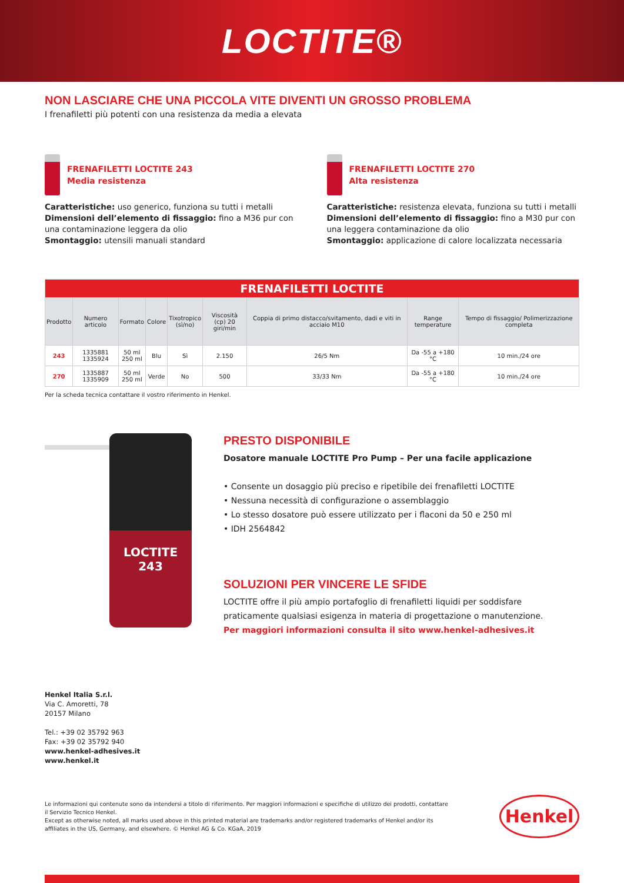LOCTITE®
NON LASCIARE CHE UNA PICCOLA VITE DIVENTI UN GROSSO PROBLEMA
I frenafiletti più potenti con una resistenza da media a elevata
FRENAFILETTI LOCTITE 243
Media resistenza
Caratteristiche: uso generico, funziona su tutti i metalli
Dimensioni dell’elemento di fissaggio: fino a M36 pur con una contaminazione leggera da olio
Smontaggio: utensili manuali standard
FRENAFILETTI LOCTITE 270
Alta resistenza
Caratteristiche: resistenza elevata, funziona su tutti i metalli
Dimensioni dell’elemento di fissaggio: fino a M30 pur con una leggera contaminazione da olio
Smontaggio: applicazione di calore localizzata necessaria
| FRENAFILETTI LOCTITE | | | | | | | | |
| Prodotto | Numero articolo | Formato | Colore | Tixotropico (sì/no) | Viscosità (cp) 20 giri/min | Coppia di primo distacco/svitamento, dadi e viti in acciaio M10 | Range temperature | Tempo di fissaggio/ Polimerizzazione completa |
| 243 | 1335881 1335924 | 50 ml 250 ml | Blu | Sì | 2.150 | 26/5 Nm | Da -55 a +180 °C | 10 min./24 ore |
| 270 | 1335887 1335909 | 50 ml 250 ml | Verde | No | 500 | 33/33 Nm | Da -55 a +180 °C | 10 min./24 ore |
Per la scheda tecnica contattare il vostro riferimento in Henkel.
LOCTITE
243
PRESTO DISPONIBILE
Dosatore manuale LOCTITE Pro Pump – Per una facile applicazione
• Consente un dosaggio più preciso e ripetibile dei frenafiletti LOCTITE
• Nessuna necessità di configurazione o assemblaggio
• Lo stesso dosatore può essere utilizzato per i flaconi da 50 e 250 ml
• IDH 2564842
SOLUZIONI PER VINCERE LE SFIDE
LOCTITE offre il più ampio portafoglio di frenafiletti liquidi per soddisfare praticamente qualsiasi esigenza in materia di progettazione o manutenzione.
Per maggiori informazioni consulta il sito www.henkel-adhesives.it
Henkel Italia S.r.l.
Via C. Amoretti, 78
20157 Milano
Tel.: +39 02 35792 963
Fax: +39 02 35792 940
www.henkel-adhesives.it
www.henkel.it
Le informazioni qui contenute sono da intendersi a titolo di riferimento. Per maggiori informazioni e specifiche di utilizzo dei prodotti, contattare il Servizio Tecnico Henkel.
Except as otherwise noted, all marks used above in this printed material are trademarks and/or registered trademarks of Henkel and/or its affiliates in the US, Germany, and elsewhere. © Henkel AG & Co. KGaA, 2019
Henkel